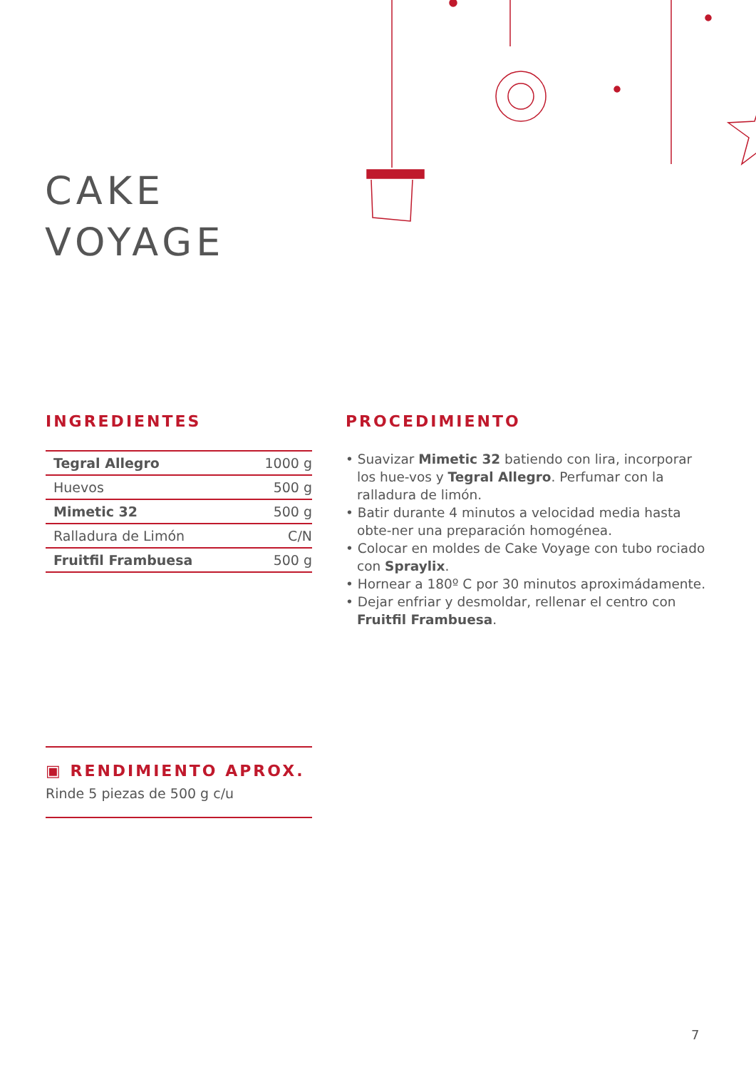CAKE
VOYAGE
INGREDIENTES
| Tegral Allegro | 1000 g |
| Huevos | 500 g |
| Mimetic 32 | 500 g |
| Ralladura de Limón | C/N |
| Fruitfil Frambuesa | 500 g |
PROCEDIMIENTO
• Suavizar Mimetic 32 batiendo con lira, incorporar los hue-vos y Tegral Allegro. Perfumar con la ralladura de limón.
• Batir durante 4 minutos a velocidad media hasta obte-ner una preparación homogénea.
• Colocar en moldes de Cake Voyage con tubo rociado con Spraylix.
• Hornear a 180º C por 30 minutos aproximádamente.
• Dejar enfriar y desmoldar, rellenar el centro con Fruitfil Frambuesa.
▣ RENDIMIENTO APROX.
Rinde 5 piezas de 500 g c/u
7